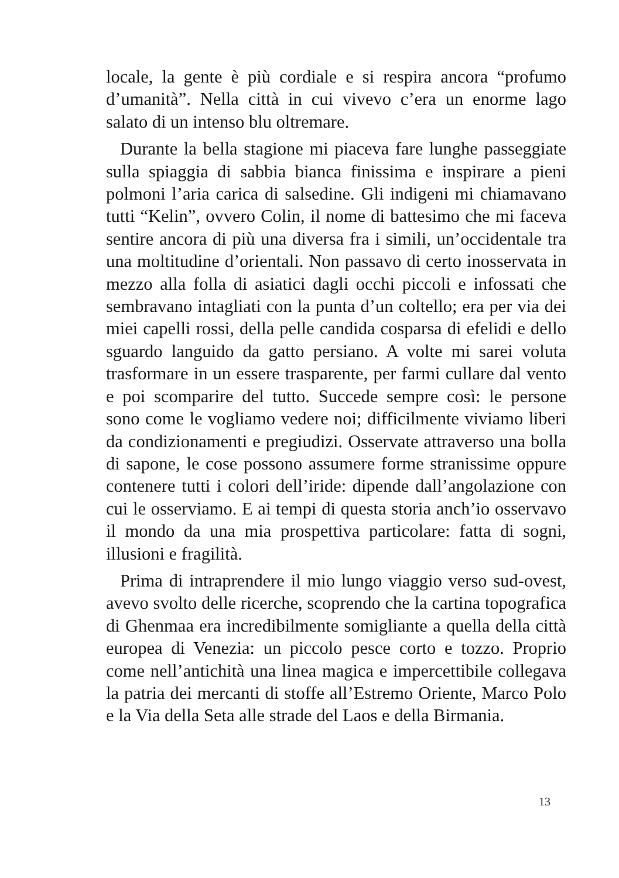locale, la gente è più cordiale e si respira ancora “profumo d’umanità”. Nella città in cui vivevo c’era un enorme lago salato di un intenso blu oltremare.
Durante la bella stagione mi piaceva fare lunghe passeggiate sulla spiaggia di sabbia bianca finissima e inspirare a pieni polmoni l’aria carica di salsedine. Gli indigeni mi chiamavano tutti “Kelin”, ovvero Colin, il nome di battesimo che mi faceva sentire ancora di più una diversa fra i simili, un’occidentale tra una moltitudine d’orientali. Non passavo di certo inosservata in mezzo alla folla di asiatici dagli occhi piccoli e infossati che sembravano intagliati con la punta d’un coltello; era per via dei miei capelli rossi, della pelle candida cosparsa di efelidi e dello sguardo languido da gatto persiano. A volte mi sarei voluta trasformare in un essere trasparente, per farmi cullare dal vento e poi scomparire del tutto. Succede sempre così: le persone sono come le vogliamo vedere noi; difficilmente viviamo liberi da condizionamenti e pregiudizi. Osservate attraverso una bolla di sapone, le cose possono assumere forme stranissime oppure contenere tutti i colori dell’iride: dipende dall’angolazione con cui le osserviamo. E ai tempi di questa storia anch’io osservavo il mondo da una mia prospettiva particolare: fatta di sogni, illusioni e fragilità.
Prima di intraprendere il mio lungo viaggio verso sud-ovest, avevo svolto delle ricerche, scoprendo che la cartina topografica di Ghenmaa era incredibilmente somigliante a quella della città europea di Venezia: un piccolo pesce corto e tozzo. Proprio come nell’antichità una linea magica e impercettibile collegava la patria dei mercanti di stoffe all’Estremo Oriente, Marco Polo e la Via della Seta alle strade del Laos e della Birmania.
13